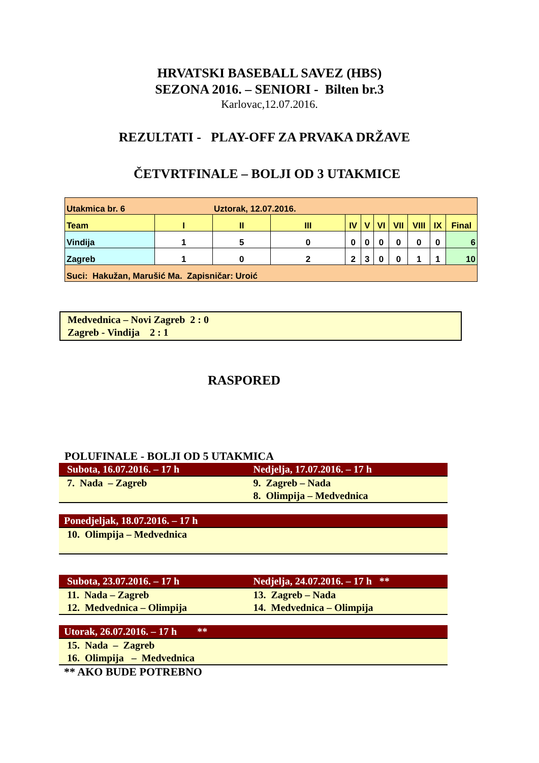HRVATSKI BASEBALL SAVEZ (HBS)
SEZONA 2016. – SENIORI - Bilten br.3
Karlovac,12.07.2016.
REZULTATI - PLAY-OFF ZA PRVAKA DRŽAVE
ČETVRTFINALE – BOLJI OD 3 UTAKMICE
| Utakmica br. 6 Uztorak, 12.07.2016. | | | | | | | | | | |
| Team | I | II | III | IV | V | VI | VII | VIII | IX | Final |
| Vindija | 1 | 5 | 0 | 0 | 0 | 0 | 0 | 0 | 0 | 6 |
| Zagreb | 1 | 0 | 2 | 2 | 3 | 0 | 0 | 1 | 1 | 10 |
| Suci: Hakužan, Marušić Ma. Zapisničar: Uroić | | | | | | | | | | |
Medvednica – Novi Zagreb 2 : 0
Zagreb - Vindija 2 : 1
RASPORED
POLUFINALE - BOLJI OD 5 UTAKMICA
Subota, 16.07.2016. – 17 h Nedjelja, 17.07.2016. – 17 h
7. Nada – Zagreb 9. Zagreb – Nada
8. Olimpija – Medvednica
Ponedjeljak, 18.07.2016. – 17 h
10. Olimpija – Medvednica
Subota, 23.07.2016. – 17 h Nedjelja, 24.07.2016. – 17 h **
11. Nada – Zagreb
12. Medvednica – Olimpija
13. Zagreb – Nada
14. Medvednica – Olimpija
Utorak, 26.07.2016. – 17 h **
15. Nada – Zagreb
16. Olimpija – Medvednica
** AKO BUDE POTREBNO